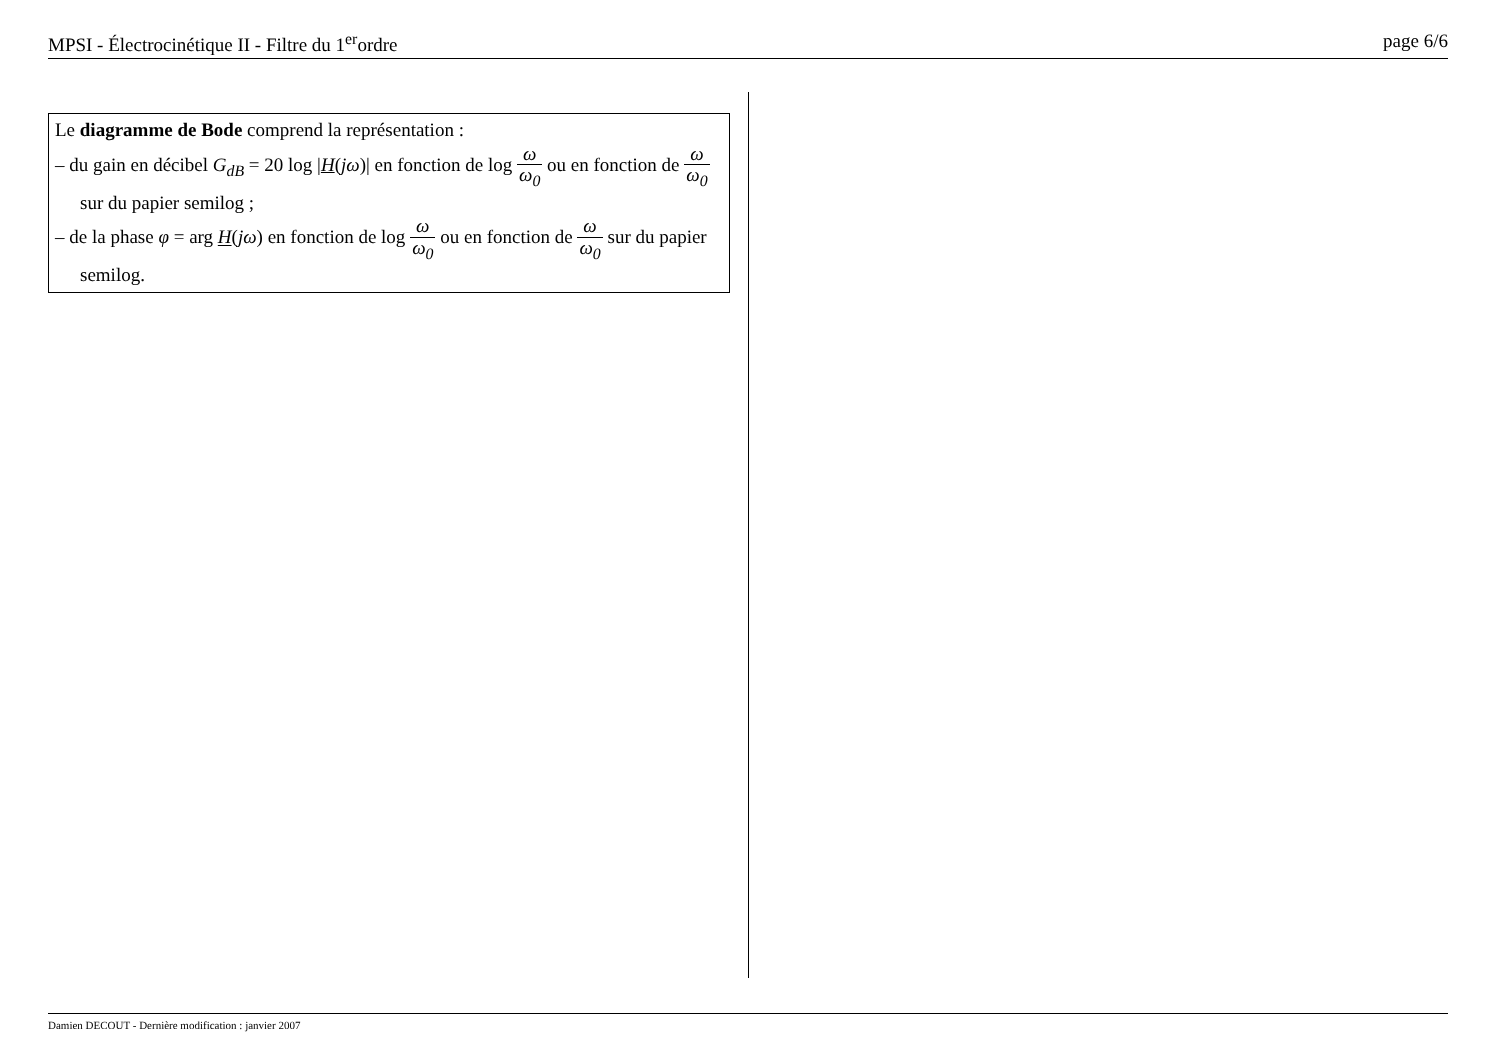MPSI - Électrocinétique II - Filtre du 1<sup>er</sup>ordre page 6/6
Le diagramme de Bode comprend la représentation :
– du gain en décibel G<sub>dB</sub> = 20 log |H(jω)| en fonction de log ω ω<sub>0</sub> ou en fonction de ω ω<sub>0</sub> sur du papier semilog ;
– de la phase φ = arg H(jω) en fonction de log ω ω<sub>0</sub> ou en fonction de ω ω<sub>0</sub> sur du papier semilog.
Damien DECOUT - Dernière modification : janvier 2007